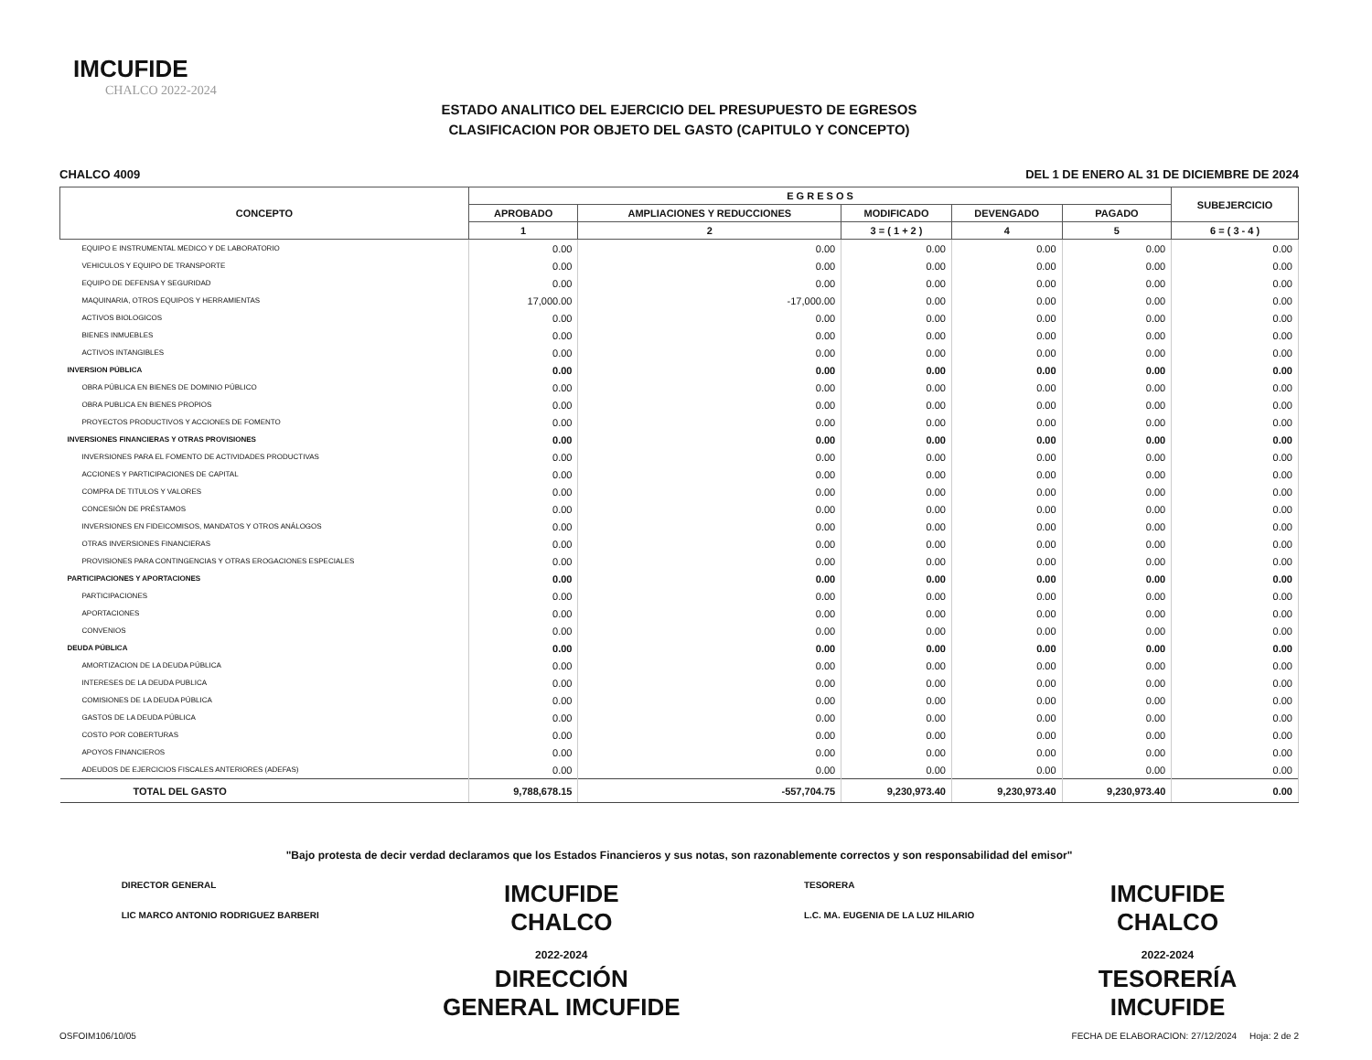IMCUFIDE
CHALCO 2022-2024
ESTADO ANALITICO DEL EJERCICIO DEL PRESUPUESTO DE EGRESOS
CLASIFICACION POR OBJETO DEL GASTO (CAPITULO Y CONCEPTO)
CHALCO 4009 DEL 1 DE ENERO AL 31 DE DICIEMBRE DE 2024
| CONCEPTO | E G R E S O S | | | | | SUBEJERCICIO |
| --- | --- | --- | --- | --- | --- | --- |
| | APROBADO | AMPLIACIONES Y REDUCCIONES | MODIFICADO | DEVENGADO | PAGADO | |
| | 1 | 2 | 3 = ( 1 + 2 ) | 4 | 5 | 6 = ( 3 - 4 ) |
| EQUIPO E INSTRUMENTAL MEDICO Y DE LABORATORIO | 0.00 | 0.00 | 0.00 | 0.00 | 0.00 | 0.00 |
| VEHICULOS Y EQUIPO DE TRANSPORTE | 0.00 | 0.00 | 0.00 | 0.00 | 0.00 | 0.00 |
| EQUIPO DE DEFENSA Y SEGURIDAD | 0.00 | 0.00 | 0.00 | 0.00 | 0.00 | 0.00 |
| MAQUINARIA, OTROS EQUIPOS Y HERRAMIENTAS | 17,000.00 | -17,000.00 | 0.00 | 0.00 | 0.00 | 0.00 |
| ACTIVOS BIOLOGICOS | 0.00 | 0.00 | 0.00 | 0.00 | 0.00 | 0.00 |
| BIENES INMUEBLES | 0.00 | 0.00 | 0.00 | 0.00 | 0.00 | 0.00 |
| ACTIVOS INTANGIBLES | 0.00 | 0.00 | 0.00 | 0.00 | 0.00 | 0.00 |
| INVERSION PÚBLICA | 0.00 | 0.00 | 0.00 | 0.00 | 0.00 | 0.00 |
| OBRA PÚBLICA EN BIENES DE DOMINIO PÚBLICO | 0.00 | 0.00 | 0.00 | 0.00 | 0.00 | 0.00 |
| OBRA PUBLICA EN BIENES PROPIOS | 0.00 | 0.00 | 0.00 | 0.00 | 0.00 | 0.00 |
| PROYECTOS PRODUCTIVOS Y ACCIONES DE FOMENTO | 0.00 | 0.00 | 0.00 | 0.00 | 0.00 | 0.00 |
| INVERSIONES FINANCIERAS Y OTRAS PROVISIONES | 0.00 | 0.00 | 0.00 | 0.00 | 0.00 | 0.00 |
| INVERSIONES PARA EL FOMENTO DE ACTIVIDADES PRODUCTIVAS | 0.00 | 0.00 | 0.00 | 0.00 | 0.00 | 0.00 |
| ACCIONES Y PARTICIPACIONES DE CAPITAL | 0.00 | 0.00 | 0.00 | 0.00 | 0.00 | 0.00 |
| COMPRA DE TITULOS Y VALORES | 0.00 | 0.00 | 0.00 | 0.00 | 0.00 | 0.00 |
| CONCESIÓN DE PRÉSTAMOS | 0.00 | 0.00 | 0.00 | 0.00 | 0.00 | 0.00 |
| INVERSIONES EN FIDEICOMISOS, MANDATOS Y OTROS ANÁLOGOS | 0.00 | 0.00 | 0.00 | 0.00 | 0.00 | 0.00 |
| OTRAS INVERSIONES FINANCIERAS | 0.00 | 0.00 | 0.00 | 0.00 | 0.00 | 0.00 |
| PROVISIONES PARA CONTINGENCIAS Y OTRAS EROGACIONES ESPECIALES | 0.00 | 0.00 | 0.00 | 0.00 | 0.00 | 0.00 |
| PARTICIPACIONES Y APORTACIONES | 0.00 | 0.00 | 0.00 | 0.00 | 0.00 | 0.00 |
| PARTICIPACIONES | 0.00 | 0.00 | 0.00 | 0.00 | 0.00 | 0.00 |
| APORTACIONES | 0.00 | 0.00 | 0.00 | 0.00 | 0.00 | 0.00 |
| CONVENIOS | 0.00 | 0.00 | 0.00 | 0.00 | 0.00 | 0.00 |
| DEUDA PÚBLICA | 0.00 | 0.00 | 0.00 | 0.00 | 0.00 | 0.00 |
| AMORTIZACION DE LA DEUDA PÚBLICA | 0.00 | 0.00 | 0.00 | 0.00 | 0.00 | 0.00 |
| INTERESES DE LA DEUDA PUBLICA | 0.00 | 0.00 | 0.00 | 0.00 | 0.00 | 0.00 |
| COMISIONES DE LA DEUDA PÚBLICA | 0.00 | 0.00 | 0.00 | 0.00 | 0.00 | 0.00 |
| GASTOS DE LA DEUDA PÚBLICA | 0.00 | 0.00 | 0.00 | 0.00 | 0.00 | 0.00 |
| COSTO POR COBERTURAS | 0.00 | 0.00 | 0.00 | 0.00 | 0.00 | 0.00 |
| APOYOS FINANCIEROS | 0.00 | 0.00 | 0.00 | 0.00 | 0.00 | 0.00 |
| ADEUDOS DE EJERCICIOS FISCALES ANTERIORES (ADEFAS) | 0.00 | 0.00 | 0.00 | 0.00 | 0.00 | 0.00 |
| TOTAL DEL GASTO | 9,788,678.15 | -557,704.75 | 9,230,973.40 | 9,230,973.40 | 9,230,973.40 | 0.00 |
"Bajo protesta de decir verdad declaramos que los Estados Financieros y sus notas, son razonablemente correctos y son responsabilidad del emisor"
DIRECTOR GENERAL
LIC MARCO ANTONIO RODRIGUEZ BARBERI
IMCUFIDE
CHALCO
2022-2024
DIRECCIÓN
GENERAL IMCUFIDE
TESORERA
L.C. MA. EUGENIA DE LA LUZ HILARIO
IMCUFIDE
CHALCO
2022-2024
TESORERÍA
IMCUFIDE
OSFOIM106/10/05 FECHA DE ELABORACION: 27/12/2024 Hoja: 2 de 2